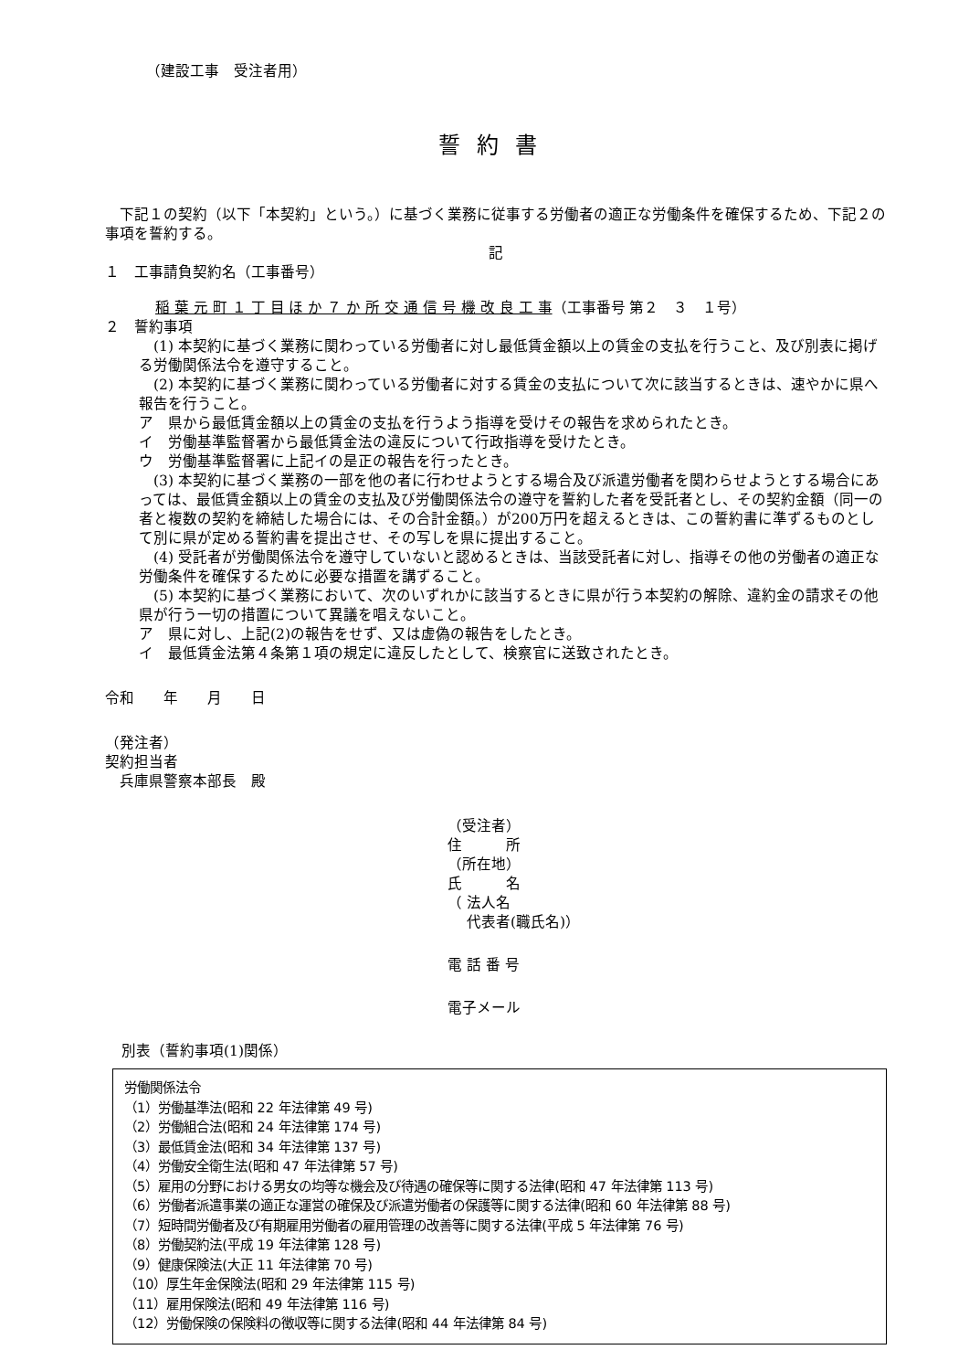（建設工事　受注者用）
誓約書
下記１の契約（以下「本契約」という。）に基づく業務に従事する労働者の適正な労働条件を確保するため、下記２の事項を誓約する。
記
１　工事請負契約名（工事番号）
稲 葉 元 町 １ 丁 目 ほ か ７ か 所 交 通 信 号 機 改 良 工 事（工事番号 第２　３　１号）
２　誓約事項
　(1) 本契約に基づく業務に関わっている労働者に対し最低賃金額以上の賃金の支払を行うこと、及び別表に掲げる労働関係法令を遵守すること。
　(2) 本契約に基づく業務に関わっている労働者に対する賃金の支払について次に該当するときは、速やかに県へ報告を行うこと。
ア　県から最低賃金額以上の賃金の支払を行うよう指導を受けその報告を求められたとき。
イ　労働基準監督署から最低賃金法の違反について行政指導を受けたとき。
ウ　労働基準監督署に上記イの是正の報告を行ったとき。
　(3) 本契約に基づく業務の一部を他の者に行わせようとする場合及び派遣労働者を関わらせようとする場合にあっては、最低賃金額以上の賃金の支払及び労働関係法令の遵守を誓約した者を受託者とし、その契約金額（同一の者と複数の契約を締結した場合には、その合計金額。）が200万円を超えるときは、この誓約書に準ずるものとして別に県が定める誓約書を提出させ、その写しを県に提出すること。
　(4) 受託者が労働関係法令を遵守していないと認めるときは、当該受託者に対し、指導その他の労働者の適正な労働条件を確保するために必要な措置を講ずること。
　(5) 本契約に基づく業務において、次のいずれかに該当するときに県が行う本契約の解除、違約金の請求その他県が行う一切の措置について異議を唱えないこと。
ア　県に対し、上記(2)の報告をせず、又は虚偽の報告をしたとき。
イ　最低賃金法第４条第１項の規定に違反したとして、検察官に送致されたとき。
令和　　年　　月　　日
（発注者）
契約担当者
　兵庫県警察本部長　殿
（受注者）
住　　　所
（所在地）
氏　　　名
（ 法人名
　 代表者(職氏名)）
電 話 番 号
電子メール
別表（誓約事項(1)関係）
労働関係法令
（1）労働基準法(昭和 22 年法律第 49 号)
（2）労働組合法(昭和 24 年法律第 174 号)
（3）最低賃金法(昭和 34 年法律第 137 号)
（4）労働安全衛生法(昭和 47 年法律第 57 号)
（5）雇用の分野における男女の均等な機会及び待遇の確保等に関する法律(昭和 47 年法律第 113 号)
（6）労働者派遣事業の適正な運営の確保及び派遣労働者の保護等に関する法律(昭和 60 年法律第 88 号)
（7）短時間労働者及び有期雇用労働者の雇用管理の改善等に関する法律(平成 5 年法律第 76 号)
（8）労働契約法(平成 19 年法律第 128 号)
（9）健康保険法(大正 11 年法律第 70 号)
（10）厚生年金保険法(昭和 29 年法律第 115 号)
（11）雇用保険法(昭和 49 年法律第 116 号)
（12）労働保険の保険料の徴収等に関する法律(昭和 44 年法律第 84 号)